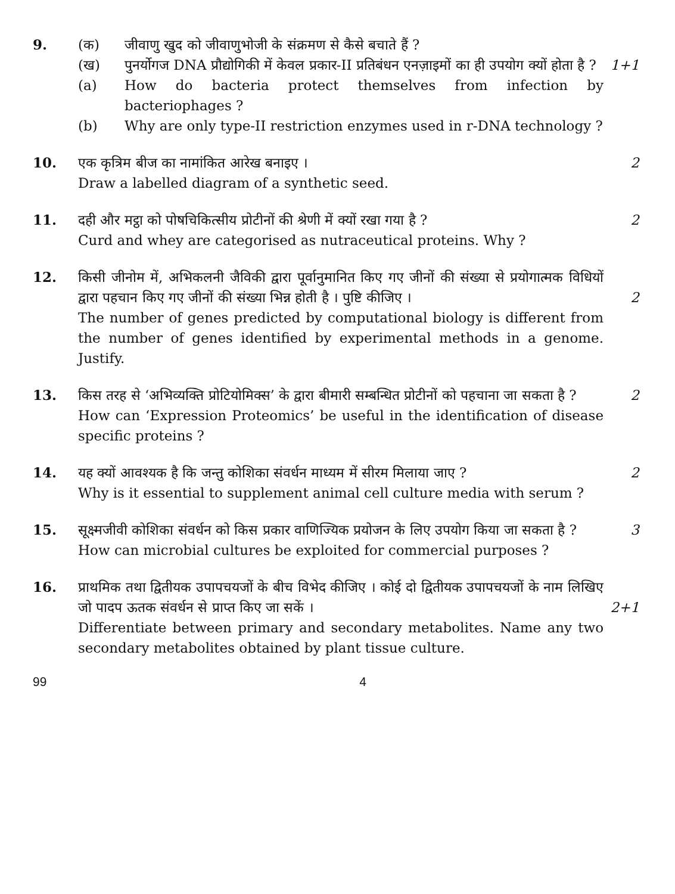9. (क) जीवाणु खुद को जीवाणुभोजी के संक्रमण से कैसे बचाते हैं ?
(ख) पुनर्योगज DNA प्रौद्योगिकी में केवल प्रकार-II प्रतिबंधन एनज़ाइमों का ही उपयोग क्यों होता है ?
1+1
(a) How do bacteria protect themselves from infection by bacteriophages ?
(b) Why are only type-II restriction enzymes used in r-DNA technology ?
10. एक कृत्रिम बीज का नामांकित आरेख बनाइए ।
2
Draw a labelled diagram of a synthetic seed.
11. दही और मट्ठा को पोषचिकित्सीय प्रोटीनों की श्रेणी में क्यों रखा गया है ?
2
Curd and whey are categorised as nutraceutical proteins. Why ?
12. किसी जीनोम में, अभिकलनी जैविकी द्वारा पूर्वानुमानित किए गए जीनों की संख्या से प्रयोगात्मक विधियों द्वारा पहचान किए गए जीनों की संख्या भिन्न होती है । पुष्टि कीजिए ।
2
The number of genes predicted by computational biology is different from the number of genes identified by experimental methods in a genome. Justify.
13. किस तरह से ‘अभिव्यक्ति प्रोटियोमिक्स’ के द्वारा बीमारी सम्बन्धित प्रोटीनों को पहचाना जा सकता है ?
2
How can ‘Expression Proteomics’ be useful in the identification of disease specific proteins ?
14. यह क्यों आवश्यक है कि जन्तु कोशिका संवर्धन माध्यम में सीरम मिलाया जाए ?
2
Why is it essential to supplement animal cell culture media with serum ?
15. सूक्ष्मजीवी कोशिका संवर्धन को किस प्रकार वाणिज्यिक प्रयोजन के लिए उपयोग किया जा सकता है ?
3
How can microbial cultures be exploited for commercial purposes ?
16. प्राथमिक तथा द्वितीयक उपापचयजों के बीच विभेद कीजिए । कोई दो द्वितीयक उपापचयजों के नाम लिखिए जो पादप ऊतक संवर्धन से प्राप्त किए जा सकें ।
2+1
Differentiate between primary and secondary metabolites. Name any two secondary metabolites obtained by plant tissue culture.
99 4